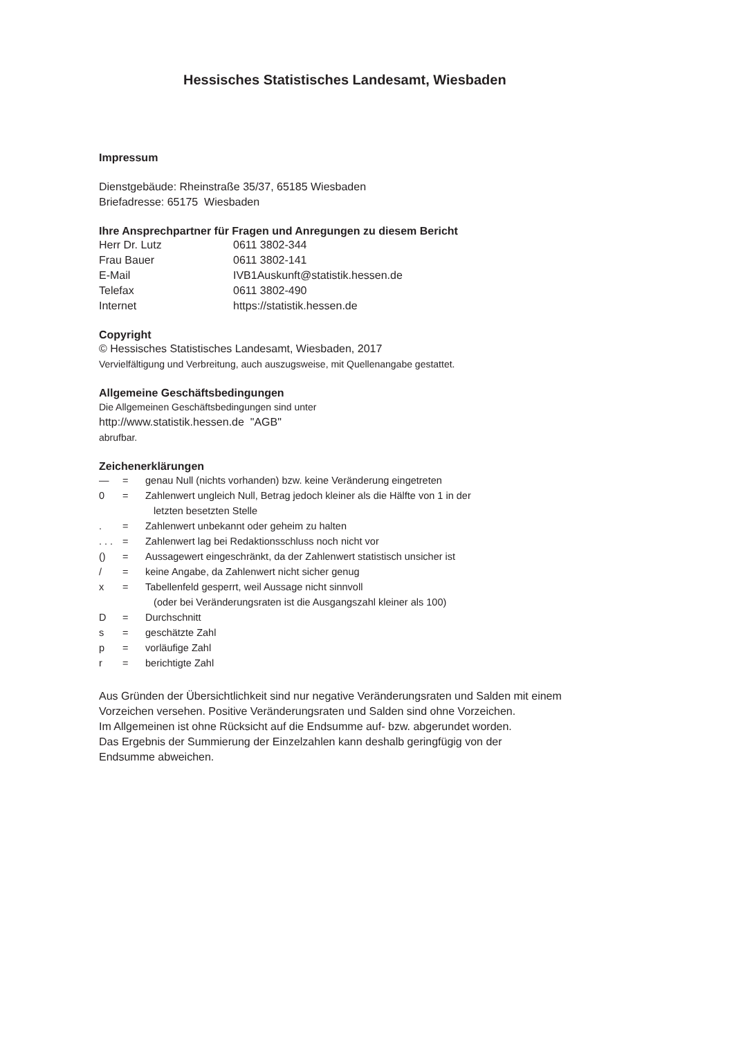Hessisches Statistisches Landesamt, Wiesbaden
Impressum
Dienstgebäude: Rheinstraße 35/37, 65185 Wiesbaden
Briefadresse: 65175 Wiesbaden
Ihre Ansprechpartner für Fragen und Anregungen zu diesem Bericht
| Herr Dr. Lutz | 0611 3802-344 |
| Frau Bauer | 0611 3802-141 |
| E-Mail | IVB1Auskunft@statistik.hessen.de |
| Telefax | 0611 3802-490 |
| Internet | https://statistik.hessen.de |
Copyright
© Hessisches Statistisches Landesamt, Wiesbaden, 2017
Vervielfältigung und Verbreitung, auch auszugsweise, mit Quellenangabe gestattet.
Allgemeine Geschäftsbedingungen
Die Allgemeinen Geschäftsbedingungen sind unter
http://www.statistik.hessen.de "AGB"
abrufbar.
Zeichenerklärungen
| — | = | genau Null (nichts vorhanden) bzw. keine Veränderung eingetreten |
| 0 | = | Zahlenwert ungleich Null, Betrag jedoch kleiner als die Hälfte von 1 in der letzten besetzten Stelle |
| . | = | Zahlenwert unbekannt oder geheim zu halten |
| . . . | = | Zahlenwert lag bei Redaktionsschluss noch nicht vor |
| () | = | Aussagewert eingeschränkt, da der Zahlenwert statistisch unsicher ist |
| / | = | keine Angabe, da Zahlenwert nicht sicher genug |
| x | = | Tabellenfeld gesperrt, weil Aussage nicht sinnvoll (oder bei Veränderungsraten ist die Ausgangszahl kleiner als 100) |
| D | = | Durchschnitt |
| s | = | geschätzte Zahl |
| p | = | vorläufige Zahl |
| r | = | berichtigte Zahl |
Aus Gründen der Übersichtlichkeit sind nur negative Veränderungsraten und Salden mit einem
Vorzeichen versehen. Positive Veränderungsraten und Salden sind ohne Vorzeichen.
Im Allgemeinen ist ohne Rücksicht auf die Endsumme auf- bzw. abgerundet worden.
Das Ergebnis der Summierung der Einzelzahlen kann deshalb geringfügig von der
Endsumme abweichen.